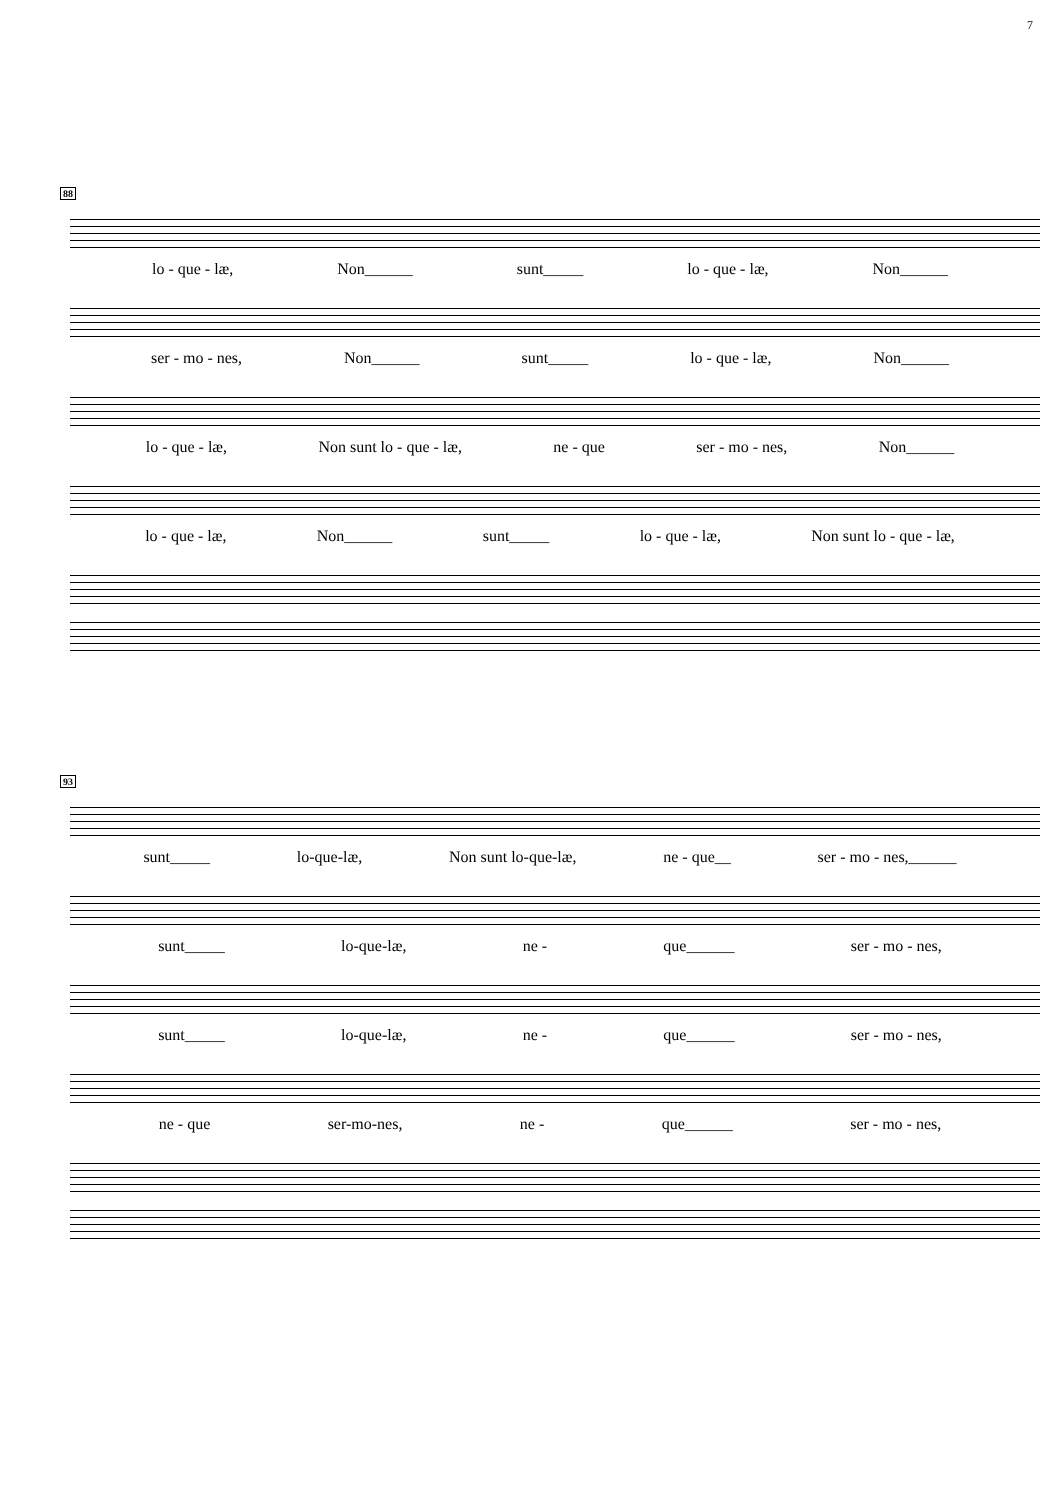7
88
lo - que - læ, Non______ sunt_____ lo - que - læ, Non______
ser - mo - nes, Non______ sunt_____ lo - que - læ, Non______
lo - que - læ, Non sunt lo - que - læ, ne - que ser - mo - nes, Non______
lo - que - læ, Non______ sunt_____ lo - que - læ, Non sunt lo - que - læ,
93
sunt_____ lo-que-læ, Non sunt lo-que-læ, ne - que__ ser - mo - nes,______
sunt_____ lo-que-læ, ne - que______ ser - mo - nes,
sunt_____ lo-que-læ, ne - que______ ser - mo - nes,
ne - que ser-mo-nes, ne - que______ ser - mo - nes,